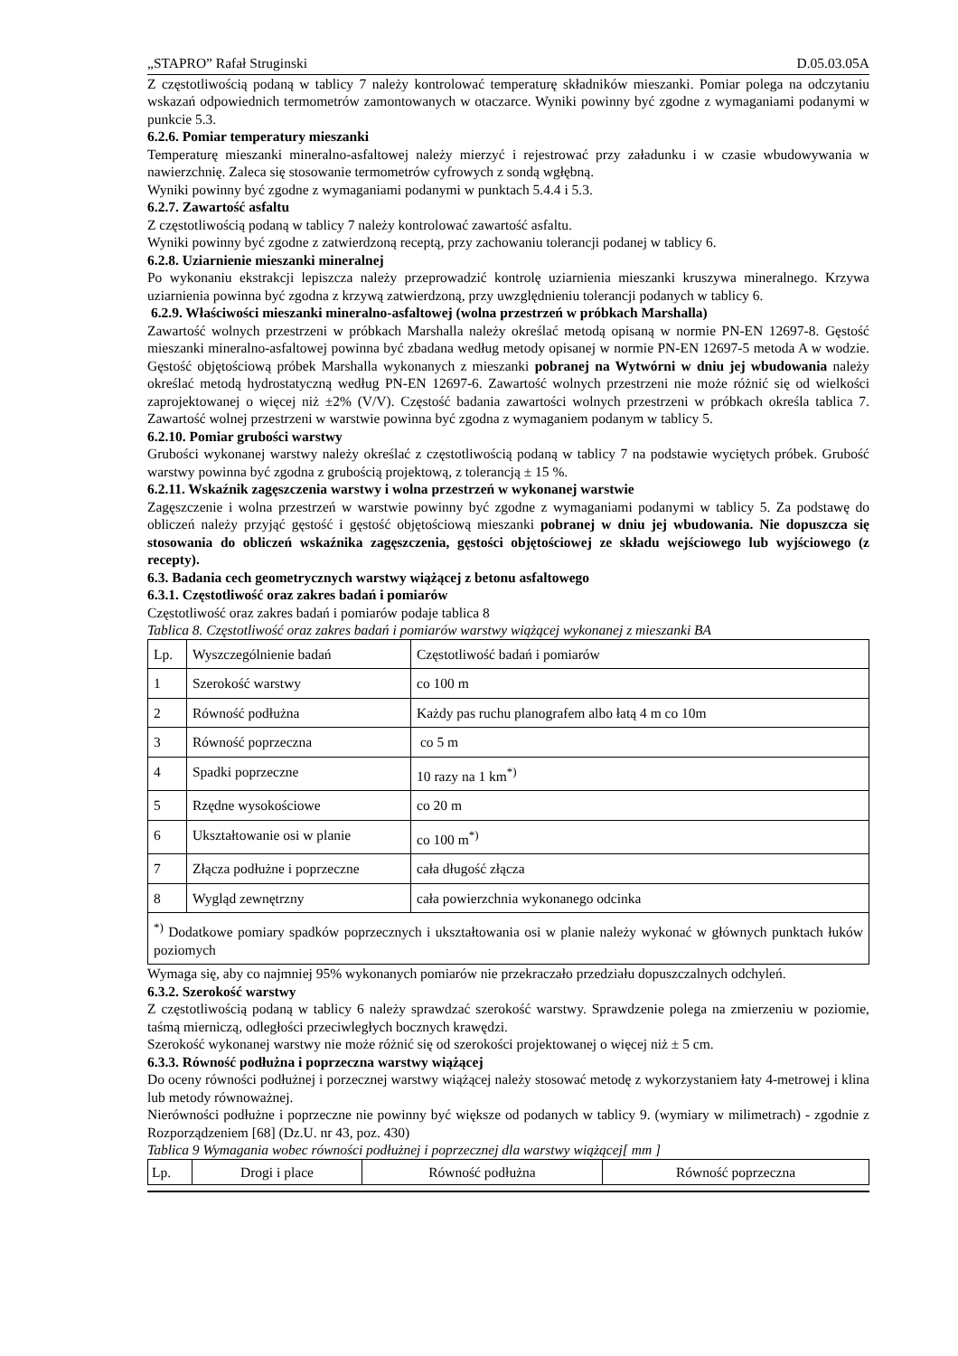„STAPRO” Rafał Struginski D.05.03.05A
Z częstotliwością podaną w tablicy 7 należy kontrolować temperaturę składników mieszanki. Pomiar polega na odczytaniu wskazań odpowiednich termometrów zamontowanych w otaczarce. Wyniki powinny być zgodne z wymaganiami podanymi w punkcie 5.3.
6.2.6. Pomiar temperatury mieszanki
Temperaturę mieszanki mineralno-asfaltowej należy mierzyć i rejestrować przy załadunku i w czasie wbudowywania w nawierzchnię. Zaleca się stosowanie termometrów cyfrowych z sondą wgłębną.
Wyniki powinny być zgodne z wymaganiami podanymi w punktach 5.4.4 i 5.3.
6.2.7. Zawartość asfaltu
Z częstotliwością podaną w tablicy 7 należy kontrolować zawartość asfaltu.
Wyniki powinny być zgodne z zatwierdzoną receptą, przy zachowaniu tolerancji podanej w tablicy 6.
6.2.8. Uziarnienie mieszanki mineralnej
Po wykonaniu ekstrakcji lepiszcza należy przeprowadzić kontrolę uziarnienia mieszanki kruszywa mineralnego. Krzywa uziarnienia powinna być zgodna z krzywą zatwierdzoną, przy uwzględnieniu tolerancji podanych w tablicy 6.
6.2.9. Właściwości mieszanki mineralno-asfaltowej (wolna przestrzeń w próbkach Marshalla)
Zawartość wolnych przestrzeni w próbkach Marshalla należy określać metodą opisaną w normie PN-EN 12697-8. Gęstość mieszanki mineralno-asfaltowej powinna być zbadana według metody opisanej w normie PN-EN 12697-5 metoda A w wodzie. Gęstość objętościową próbek Marshalla wykonanych z mieszanki pobranej na Wytwórni w dniu jej wbudowania należy określać metodą hydrostatyczną według PN-EN 12697-6. Zawartość wolnych przestrzeni nie może różnić się od wielkości zaprojektowanej o więcej niż ±2% (V/V). Częstość badania zawartości wolnych przestrzeni w próbkach określa tablica 7. Zawartość wolnej przestrzeni w warstwie powinna być zgodna z wymaganiem podanym w tablicy 5.
6.2.10. Pomiar grubości warstwy
Grubości wykonanej warstwy należy określać z częstotliwością podaną w tablicy 7 na podstawie wyciętych próbek. Grubość warstwy powinna być zgodna z grubością projektową, z tolerancją ± 15 %.
6.2.11. Wskaźnik zagęszczenia warstwy i wolna przestrzeń w wykonanej warstwie
Zagęszczenie i wolna przestrzeń w warstwie powinny być zgodne z wymaganiami podanymi w tablicy 5. Za podstawę do obliczeń należy przyjąć gęstość i gęstość objętościową mieszanki pobranej w dniu jej wbudowania. Nie dopuszcza się stosowania do obliczeń wskaźnika zagęszczenia, gęstości objętościowej ze składu wejściowego lub wyjściowego (z recepty).
6.3. Badania cech geometrycznych warstwy wiążącej z betonu asfaltowego
6.3.1. Częstotliwość oraz zakres badań i pomiarów
Częstotliwość oraz zakres badań i pomiarów podaje tablica 8
Tablica 8. Częstotliwość oraz zakres badań i pomiarów warstwy wiążącej wykonanej z mieszanki BA
| Lp. | Wyszczególnienie badań | Częstotliwość badań i pomiarów |
| 1 | Szerokość warstwy | co 100 m |
| 2 | Równość podłużna | Każdy pas ruchu planografem albo łatą 4 m co 10m |
| 3 | Równość poprzeczna | co 5 m |
| 4 | Spadki poprzeczne | 10 razy na 1 km<sup>*)</sup> |
| 5 | Rzędne wysokościowe | co 20 m |
| 6 | Ukształtowanie osi w planie | co 100 m<sup>*)</sup> |
| 7 | Złącza podłużne i poprzeczne | cała długość złącza |
| 8 | Wygląd zewnętrzny | cała powierzchnia wykonanego odcinka |
| <sup>*)</sup> Dodatkowe pomiary spadków poprzecznych i ukształtowania osi w planie należy wykonać w głównych punktach łuków poziomych | | |
Wymaga się, aby co najmniej 95% wykonanych pomiarów nie przekraczało przedziału dopuszczalnych odchyleń.
6.3.2. Szerokość warstwy
Z częstotliwością podaną w tablicy 6 należy sprawdzać szerokość warstwy. Sprawdzenie polega na zmierzeniu w poziomie, taśmą mierniczą, odległości przeciwległych bocznych krawędzi.
Szerokość wykonanej warstwy nie może różnić się od szerokości projektowanej o więcej niż ± 5 cm.
6.3.3. Równość podłużna i poprzeczna warstwy wiążącej
Do oceny równości podłużnej i porzecznej warstwy wiążącej należy stosować metodę z wykorzystaniem łaty 4-metrowej i klina lub metody równoważnej.
Nierówności podłużne i poprzeczne nie powinny być większe od podanych w tablicy 9. (wymiary w milimetrach) - zgodnie z Rozporządzeniem [68] (Dz.U. nr 43, poz. 430)
Tablica 9 Wymagania wobec równości podłużnej i poprzecznej dla warstwy wiążącej[ mm ]
| Lp. | Drogi i place | Równość podłużna | Równość poprzeczna |